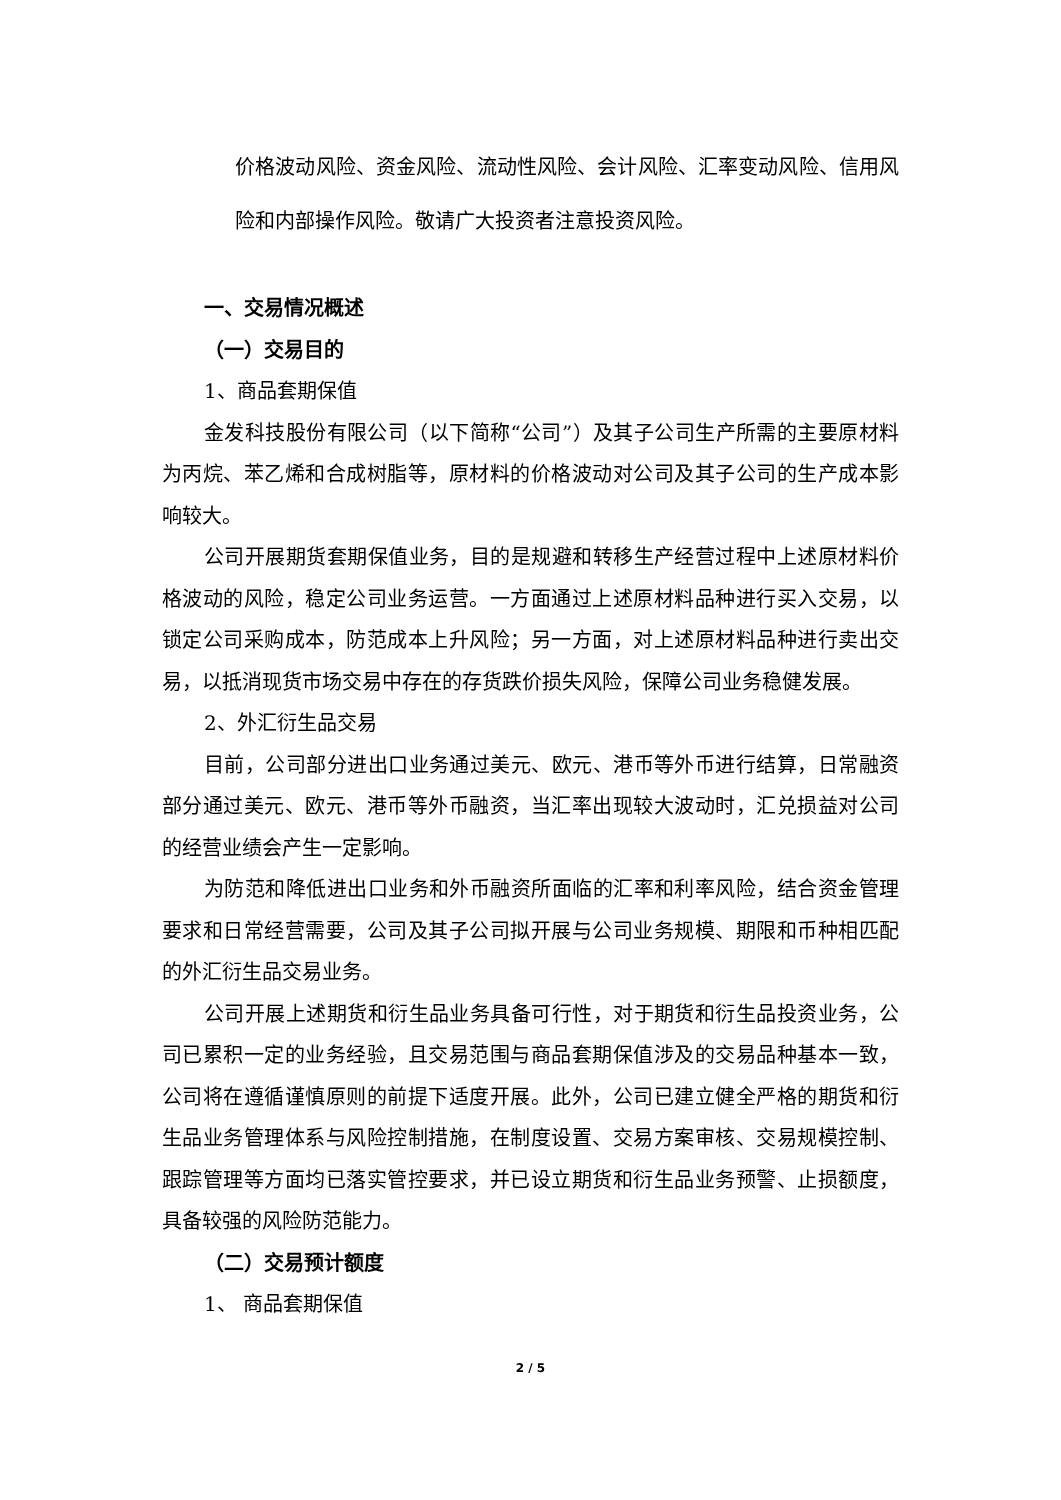价格波动风险、资金风险、流动性风险、会计风险、汇率变动风险、信用风险和内部操作风险。敬请广大投资者注意投资风险。
一、交易情况概述
（一）交易目的
1、商品套期保值
金发科技股份有限公司（以下简称“公司”）及其子公司生产所需的主要原材料为丙烷、苯乙烯和合成树脂等，原材料的价格波动对公司及其子公司的生产成本影响较大。
公司开展期货套期保值业务，目的是规避和转移生产经营过程中上述原材料价格波动的风险，稳定公司业务运营。一方面通过上述原材料品种进行买入交易，以锁定公司采购成本，防范成本上升风险；另一方面，对上述原材料品种进行卖出交易，以抵消现货市场交易中存在的存货跌价损失风险，保障公司业务稳健发展。
2、外汇衍生品交易
目前，公司部分进出口业务通过美元、欧元、港币等外币进行结算，日常融资部分通过美元、欧元、港币等外币融资，当汇率出现较大波动时，汇兑损益对公司的经营业绩会产生一定影响。
为防范和降低进出口业务和外币融资所面临的汇率和利率风险，结合资金管理要求和日常经营需要，公司及其子公司拟开展与公司业务规模、期限和币种相匹配的外汇衍生品交易业务。
公司开展上述期货和衍生品业务具备可行性，对于期货和衍生品投资业务，公司已累积一定的业务经验，且交易范围与商品套期保值涉及的交易品种基本一致，公司将在遵循谨慎原则的前提下适度开展。此外，公司已建立健全严格的期货和衍生品业务管理体系与风险控制措施，在制度设置、交易方案审核、交易规模控制、跟踪管理等方面均已落实管控要求，并已设立期货和衍生品业务预警、止损额度，具备较强的风险防范能力。
（二）交易预计额度
1、 商品套期保值
2 / 5